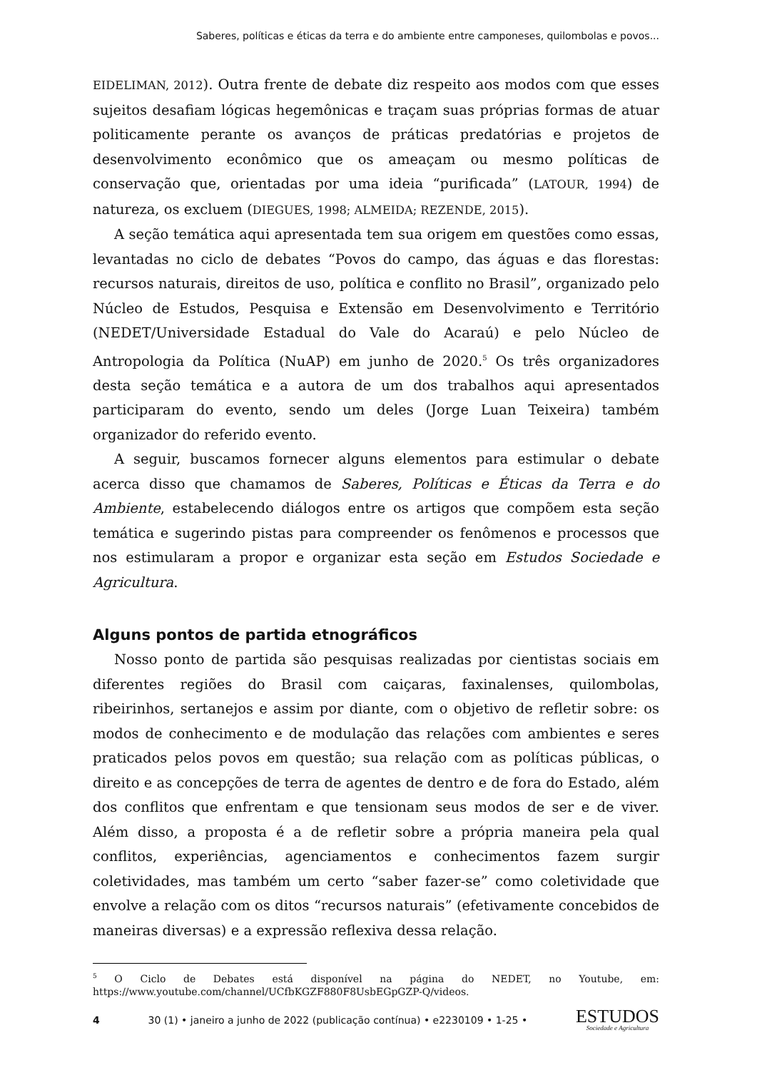Saberes, políticas e éticas da terra e do ambiente entre camponeses, quilombolas e povos...
EIDELIMAN, 2012). Outra frente de debate diz respeito aos modos com que esses sujeitos desafiam lógicas hegemônicas e traçam suas próprias formas de atuar politicamente perante os avanços de práticas predatórias e projetos de desenvolvimento econômico que os ameaçam ou mesmo políticas de conservação que, orientadas por uma ideia “purificada” (LATOUR, 1994) de natureza, os excluem (DIEGUES, 1998; ALMEIDA; REZENDE, 2015).
A seção temática aqui apresentada tem sua origem em questões como essas, levantadas no ciclo de debates “Povos do campo, das águas e das florestas: recursos naturais, direitos de uso, política e conflito no Brasil”, organizado pelo Núcleo de Estudos, Pesquisa e Extensão em Desenvolvimento e Território (NEDET/Universidade Estadual do Vale do Acaraú) e pelo Núcleo de Antropologia da Política (NuAP) em junho de 2020.<sup>5</sup> Os três organizadores desta seção temática e a autora de um dos trabalhos aqui apresentados participaram do evento, sendo um deles (Jorge Luan Teixeira) também organizador do referido evento.
A seguir, buscamos fornecer alguns elementos para estimular o debate acerca disso que chamamos de Saberes, Políticas e Éticas da Terra e do Ambiente, estabelecendo diálogos entre os artigos que compõem esta seção temática e sugerindo pistas para compreender os fenômenos e processos que nos estimularam a propor e organizar esta seção em Estudos Sociedade e Agricultura.
Alguns pontos de partida etnográficos
Nosso ponto de partida são pesquisas realizadas por cientistas sociais em diferentes regiões do Brasil com caiçaras, faxinalenses, quilombolas, ribeirinhos, sertanejos e assim por diante, com o objetivo de refletir sobre: os modos de conhecimento e de modulação das relações com ambientes e seres praticados pelos povos em questão; sua relação com as políticas públicas, o direito e as concepções de terra de agentes de dentro e de fora do Estado, além dos conflitos que enfrentam e que tensionam seus modos de ser e de viver. Além disso, a proposta é a de refletir sobre a própria maneira pela qual conflitos, experiências, agenciamentos e conhecimentos fazem surgir coletividades, mas também um certo “saber fazer-se” como coletividade que envolve a relação com os ditos “recursos naturais” (efetivamente concebidos de maneiras diversas) e a expressão reflexiva dessa relação.
<sup>5</sup> O Ciclo de Debates está disponível na página do NEDET, no Youtube, em: https://www.youtube.com/channel/UCfbKGZF880F8UsbEGpGZP-Q/videos.
4 30 (1) • janeiro a junho de 2022 (publicação contínua) • e2230109 • 1-25 • ESTUDOS
Sociedade e Agricultura